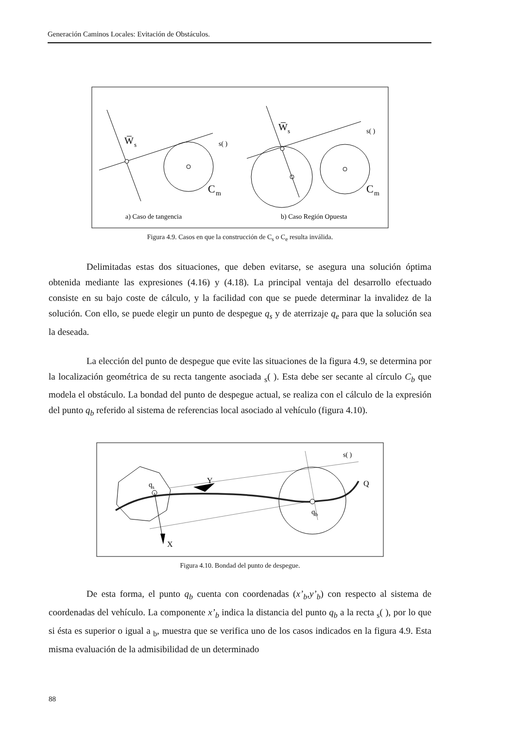Generación Caminos Locales: Evitación de Obstáculos.
W̅
s
s( )
C
m
a) Caso de tangencia
W̅
s
s( )
C
m
b) Caso Región Opuesta
Figura 4.9. Casos en que la construcción de C<sub>s</sub> o C<sub>e</sub> resulta inválida.
Delimitadas estas dos situaciones, que deben evitarse, se asegura una solución óptima obtenida mediante las expresiones (4.16) y (4.18). La principal ventaja del desarrollo efectuado consiste en su bajo coste de cálculo, y la facilidad con que se puede determinar la invalidez de la solución. Con ello, se puede elegir un punto de despegue q<sub>s</sub> y de aterrizaje q<sub>e</sub> para que la solución sea la deseada.
La elección del punto de despegue que evite las situaciones de la figura 4.9, se determina por la localización geométrica de su recta tangente asociada <sub>s</sub>( ). Esta debe ser secante al círculo C<sub>b</sub> que modela el obstáculo. La bondad del punto de despegue actual, se realiza con el cálculo de la expresión del punto q<sub>b</sub> referido al sistema de referencias local asociado al vehículo (figura 4.10).
qs
Y
X
qb
Q
s( )
Figura 4.10. Bondad del punto de despegue.
De esta forma, el punto q<sub>b</sub> cuenta con coordenadas (x’<sub>b</sub>,y’<sub>b</sub>) con respecto al sistema de coordenadas del vehículo. La componente x’<sub>b</sub> indica la distancia del punto q<sub>b</sub> a la recta <sub>s</sub>( ), por lo que si ésta es superior o igual a <sub>b</sub>, muestra que se verifica uno de los casos indicados en la figura 4.9. Esta misma evaluación de la admisibilidad de un determinado
88